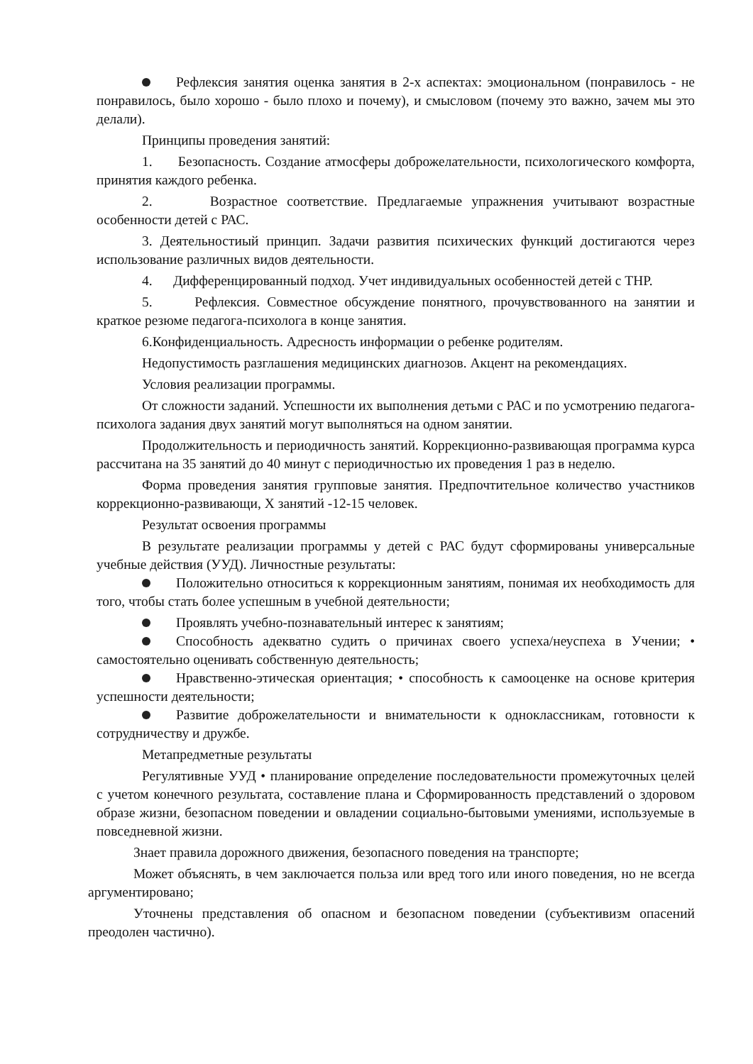Рефлексия занятия оценка занятия в 2-х аспектах: эмоциональном (понравилось - не понравилось, было хорошо - было плохо и почему), и смысловом (почему это важно, зачем мы это делали).
Принципы проведения занятий:
1. Безопасность. Создание атмосферы доброжелательности, психологического комфорта, принятия каждого ребенка.
2. Возрастное соответствие. Предлагаемые упражнения учитывают возрастные особенности детей с РАС.
3. Деятельностиый принцип. Задачи развития психических функций достигаются через использование различных видов деятельности.
4. Дифференцированный подход. Учет индивидуальных особенностей детей с ТНР.
5. Рефлексия. Совместное обсуждение понятного, прочувствованного на занятии и краткое резюме педагога-психолога в конце занятия.
6.Конфиденциальность. Адресность информации о ребенке родителям.
Недопустимость разглашения медицинских диагнозов. Акцент на рекомендациях.
Условия реализации программы.
От сложности заданий. Успешности их выполнения детьми с РАС и по усмотрению педагога-психолога задания двух занятий могут выполняться на одном занятии.
Продолжительность и периодичность занятий. Коррекционно-развивающая программа курса рассчитана на 35 занятий до 40 минут с периодичностью их проведения 1 раз в неделю.
Форма проведения занятия групповые занятия. Предпочтительное количество участников коррекционно-развивающи, Х занятий -12-15 человек.
Результат освоения программы
В результате реализации программы у детей с РАС будут сформированы универсальные учебные действия (УУД). Личностные результаты:
Положительно относиться к коррекционным занятиям, понимая их необходимость для того, чтобы стать более успешным в учебной деятельности;
Проявлять учебно-познавательный интерес к занятиям;
Способность адекватно судить о причинах своего успеха/неуспеха в Учении; • самостоятельно оценивать собственную деятельность;
Нравственно-этическая ориентация; • способность к самооценке на основе критерия успешности деятельности;
Развитие доброжелательности и внимательности к одноклассникам, готовности к сотрудничеству и дружбе.
Метапредметные результаты
Регулятивные УУД • планирование определение последовательности промежуточных целей с учетом конечного результата, составление плана и Сформированность представлений о здоровом образе жизни, безопасном поведении и овладении социально-бытовыми умениями, используемые в повседневной жизни.
Знает правила дорожного движения, безопасного поведения на транспорте;
Может объяснять, в чем заключается польза или вред того или иного поведения, но не всегда аргументировано;
Уточнены представления об опасном и безопасном поведении (субъективизм опасений преодолен частично).